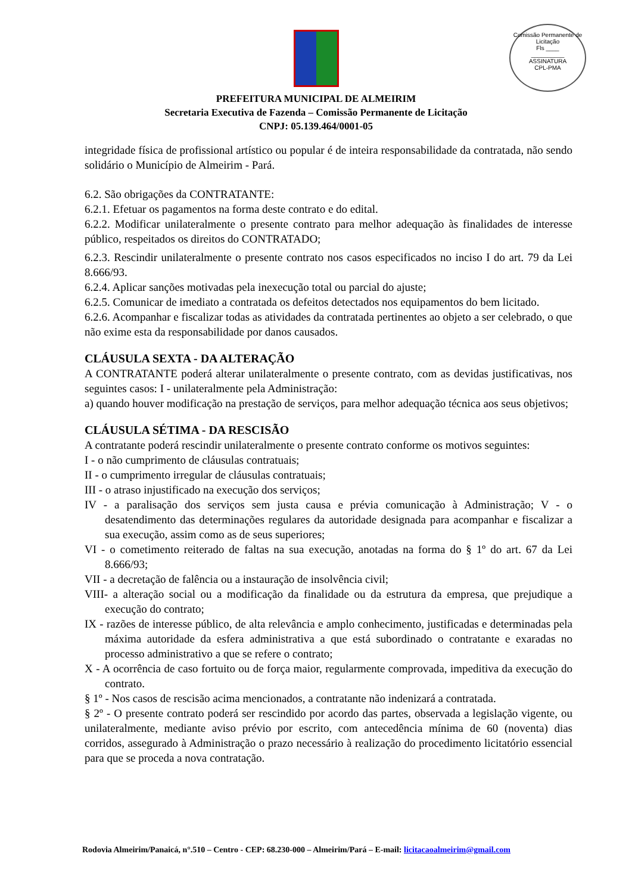Comissão Permanente de Licitação
Fls ____
__________
ASSINATURA
CPL-PMA
PREFEITURA MUNICIPAL DE ALMEIRIM
Secretaria Executiva de Fazenda – Comissão Permanente de Licitação
CNPJ: 05.139.464/0001-05
integridade física de profissional artístico ou popular é de inteira responsabilidade da contratada, não sendo solidário o Município de Almeirim - Pará.
6.2. São obrigações da CONTRATANTE:
6.2.1. Efetuar os pagamentos na forma deste contrato e do edital.
6.2.2. Modificar unilateralmente o presente contrato para melhor adequação às finalidades de interesse público, respeitados os direitos do CONTRATADO;
6.2.3. Rescindir unilateralmente o presente contrato nos casos especificados no inciso I do art. 79 da Lei 8.666/93.
6.2.4. Aplicar sanções motivadas pela inexecução total ou parcial do ajuste;
6.2.5. Comunicar de imediato a contratada os defeitos detectados nos equipamentos do bem licitado.
6.2.6. Acompanhar e fiscalizar todas as atividades da contratada pertinentes ao objeto a ser celebrado, o que não exime esta da responsabilidade por danos causados.
CLÁUSULA SEXTA - DA ALTERAÇÃO
A CONTRATANTE poderá alterar unilateralmente o presente contrato, com as devidas justificativas, nos seguintes casos: I - unilateralmente pela Administração:
a) quando houver modificação na prestação de serviços, para melhor adequação técnica aos seus objetivos;
CLÁUSULA SÉTIMA - DA RESCISÃO
A contratante poderá rescindir unilateralmente o presente contrato conforme os motivos seguintes:
I - o não cumprimento de cláusulas contratuais;
II - o cumprimento irregular de cláusulas contratuais;
III - o atraso injustificado na execução dos serviços;
IV - a paralisação dos serviços sem justa causa e prévia comunicação à Administração; V - o desatendimento das determinações regulares da autoridade designada para acompanhar e fiscalizar a sua execução, assim como as de seus superiores;
VI - o cometimento reiterado de faltas na sua execução, anotadas na forma do § 1º do art. 67 da Lei 8.666/93;
VII - a decretação de falência ou a instauração de insolvência civil;
VIII- a alteração social ou a modificação da finalidade ou da estrutura da empresa, que prejudique a execução do contrato;
IX - razões de interesse público, de alta relevância e amplo conhecimento, justificadas e determinadas pela máxima autoridade da esfera administrativa a que está subordinado o contratante e exaradas no processo administrativo a que se refere o contrato;
X - A ocorrência de caso fortuito ou de força maior, regularmente comprovada, impeditiva da execução do contrato.
§ 1º - Nos casos de rescisão acima mencionados, a contratante não indenizará a contratada.
§ 2º - O presente contrato poderá ser rescindido por acordo das partes, observada a legislação vigente, ou unilateralmente, mediante aviso prévio por escrito, com antecedência mínima de 60 (noventa) dias corridos, assegurado à Administração o prazo necessário à realização do procedimento licitatório essencial para que se proceda a nova contratação.
Rodovia Almeirim/Panaicá, n°.510 – Centro - CEP: 68.230-000 – Almeirim/Pará – E-mail: licitacaoalmeirim@gmail.com